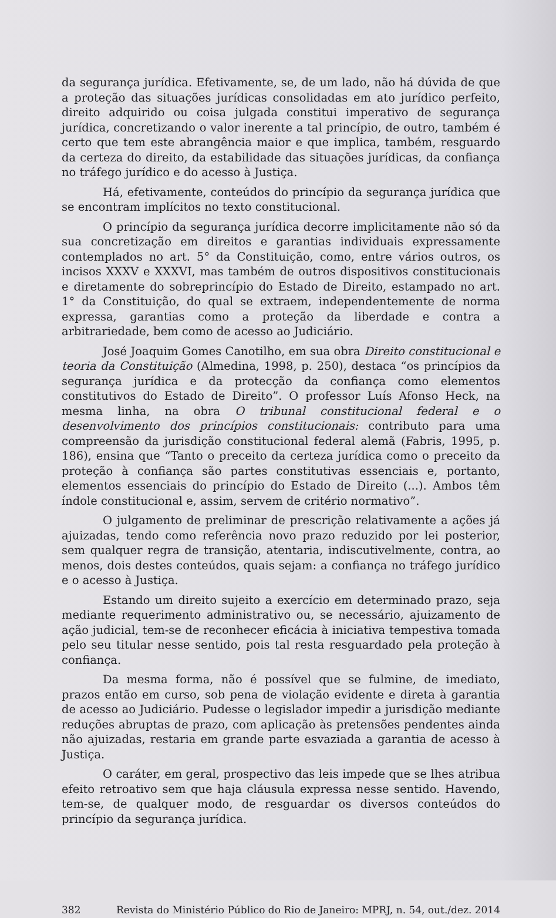da segurança jurídica. Efetivamente, se, de um lado, não há dúvida de que a proteção das situações jurídicas consolidadas em ato jurídico perfeito, direito adquirido ou coisa julgada constitui imperativo de segurança jurídica, concretizando o valor inerente a tal princípio, de outro, também é certo que tem este abrangência maior e que implica, também, resguardo da certeza do direito, da estabilidade das situações jurídicas, da confiança no tráfego jurídico e do acesso à Justiça.
Há, efetivamente, conteúdos do princípio da segurança jurídica que se encontram implícitos no texto constitucional.
O princípio da segurança jurídica decorre implicitamente não só da sua concretização em direitos e garantias individuais expressamente contemplados no art. 5° da Constituição, como, entre vários outros, os incisos XXXV e XXXVI, mas também de outros dispositivos constitucionais e diretamente do sobreprincípio do Estado de Direito, estampado no art. 1° da Constituição, do qual se extraem, independentemente de norma expressa, garantias como a proteção da liberdade e contra a arbitrariedade, bem como de acesso ao Judiciário.
José Joaquim Gomes Canotilho, em sua obra Direito constitucional e teoria da Constituição (Almedina, 1998, p. 250), destaca “os princípios da segurança jurídica e da protecção da confiança como elementos constitutivos do Estado de Direito”. O professor Luís Afonso Heck, na mesma linha, na obra O tribunal constitucional federal e o desenvolvimento dos princípios constitucionais: contributo para uma compreensão da jurisdição constitucional federal alemã (Fabris, 1995, p. 186), ensina que “Tanto o preceito da certeza jurídica como o preceito da proteção à confiança são partes constitutivas essenciais e, portanto, elementos essenciais do princípio do Estado de Direito (...). Ambos têm índole constitucional e, assim, servem de critério normativo”.
O julgamento de preliminar de prescrição relativamente a ações já ajuizadas, tendo como referência novo prazo reduzido por lei posterior, sem qualquer regra de transição, atentaria, indiscutivelmente, contra, ao menos, dois destes conteúdos, quais sejam: a confiança no tráfego jurídico e o acesso à Justiça.
Estando um direito sujeito a exercício em determinado prazo, seja mediante requerimento administrativo ou, se necessário, ajuizamento de ação judicial, tem-se de reconhecer eficácia à iniciativa tempestiva tomada pelo seu titular nesse sentido, pois tal resta resguardado pela proteção à confiança.
Da mesma forma, não é possível que se fulmine, de imediato, prazos então em curso, sob pena de violação evidente e direta à garantia de acesso ao Judiciário. Pudesse o legislador impedir a jurisdição mediante reduções abruptas de prazo, com aplicação às pretensões pendentes ainda não ajuizadas, restaria em grande parte esvaziada a garantia de acesso à Justiça.
O caráter, em geral, prospectivo das leis impede que se lhes atribua efeito retroativo sem que haja cláusula expressa nesse sentido. Havendo, tem-se, de qualquer modo, de resguardar os diversos conteúdos do princípio da segurança jurídica.
382 Revista do Ministério Público do Rio de Janeiro: MPRJ, n. 54, out./dez. 2014